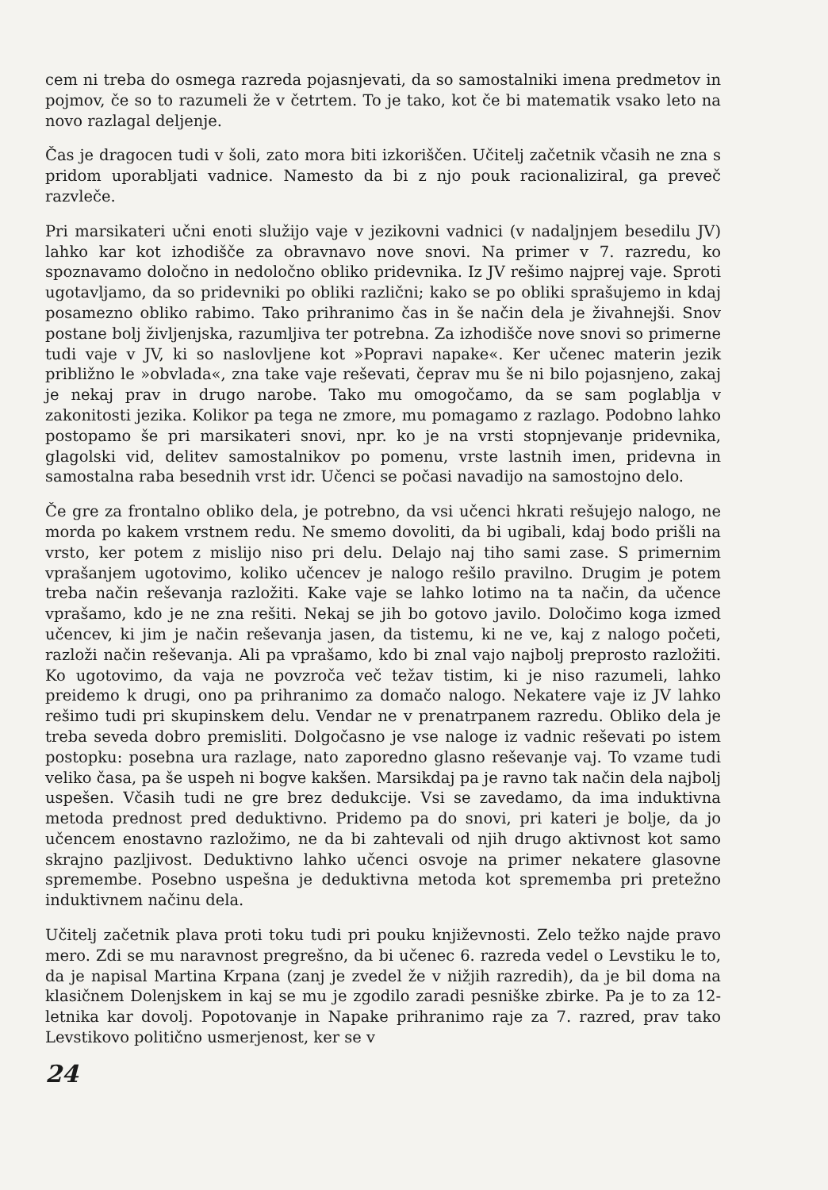cem ni treba do osmega razreda pojasnjevati, da so samostalniki imena predmetov in pojmov, če so to razumeli že v četrtem. To je tako, kot če bi matematik vsako leto na novo razlagal deljenje.
Čas je dragocen tudi v šoli, zato mora biti izkoriščen. Učitelj začetnik včasih ne zna s pridom uporabljati vadnice. Namesto da bi z njo pouk racionaliziral, ga preveč razvleče.
Pri marsikateri učni enoti služijo vaje v jezikovni vadnici (v nadaljnjem besedilu JV) lahko kar kot izhodišče za obravnavo nove snovi. Na primer v 7. razredu, ko spoznavamo določno in nedoločno obliko pridevnika. Iz JV rešimo najprej vaje. Sproti ugotavljamo, da so pridevniki po obliki različni; kako se po obliki sprašujemo in kdaj posamezno obliko rabimo. Tako prihranimo čas in še način dela je živahnejši. Snov postane bolj življenjska, razumljiva ter potrebna. Za izhodišče nove snovi so primerne tudi vaje v JV, ki so naslovljene kot »Popravi napake«. Ker učenec materin jezik približno le »obvlada«, zna take vaje reševati, čeprav mu še ni bilo pojasnjeno, zakaj je nekaj prav in drugo narobe. Tako mu omogočamo, da se sam poglablja v zakonitosti jezika. Kolikor pa tega ne zmore, mu pomagamo z razlago. Podobno lahko postopamo še pri marsikateri snovi, npr. ko je na vrsti stopnjevanje pridevnika, glagolski vid, delitev samostalnikov po pomenu, vrste lastnih imen, pridevna in samostalna raba besednih vrst idr. Učenci se počasi navadijo na samostojno delo.
Če gre za frontalno obliko dela, je potrebno, da vsi učenci hkrati rešujejo nalogo, ne morda po kakem vrstnem redu. Ne smemo dovoliti, da bi ugibali, kdaj bodo prišli na vrsto, ker potem z mislijo niso pri delu. Delajo naj tiho sami zase. S primernim vprašanjem ugotovimo, koliko učencev je nalogo rešilo pravilno. Drugim je potem treba način reševanja razložiti. Kake vaje se lahko lotimo na ta način, da učence vprašamo, kdo je ne zna rešiti. Nekaj se jih bo gotovo javilo. Določimo koga izmed učencev, ki jim je način reševanja jasen, da tistemu, ki ne ve, kaj z nalogo početi, razloži način reševanja. Ali pa vprašamo, kdo bi znal vajo najbolj preprosto razložiti. Ko ugotovimo, da vaja ne povzroča več težav tistim, ki je niso razumeli, lahko preidemo k drugi, ono pa prihranimo za domačo nalogo. Nekatere vaje iz JV lahko rešimo tudi pri skupinskem delu. Vendar ne v prenatrpanem razredu. Obliko dela je treba seveda dobro premisliti. Dolgočasno je vse naloge iz vadnic reševati po istem postopku: posebna ura razlage, nato zaporedno glasno reševanje vaj. To vzame tudi veliko časa, pa še uspeh ni bogve kakšen. Marsikdaj pa je ravno tak način dela najbolj uspešen. Včasih tudi ne gre brez dedukcije. Vsi se zavedamo, da ima induktivna metoda prednost pred deduktivno. Pridemo pa do snovi, pri kateri je bolje, da jo učencem enostavno razložimo, ne da bi zahtevali od njih drugo aktivnost kot samo skrajno pazljivost. Deduktivno lahko učenci osvoje na primer nekatere glasovne spremembe. Posebno uspešna je deduktivna metoda kot sprememba pri pretežno induktivnem načinu dela.
Učitelj začetnik plava proti toku tudi pri pouku književnosti. Zelo težko najde pravo mero. Zdi se mu naravnost pregrešno, da bi učenec 6. razreda vedel o Levstiku le to, da je napisal Martina Krpana (zanj je zvedel že v nižjih razredih), da je bil doma na klasičnem Dolenjskem in kaj se mu je zgodilo zaradi pesniške zbirke. Pa je to za 12-letnika kar dovolj. Popotovanje in Napake prihranimo raje za 7. razred, prav tako Levstikovo politično usmerjenost, ker se v
24